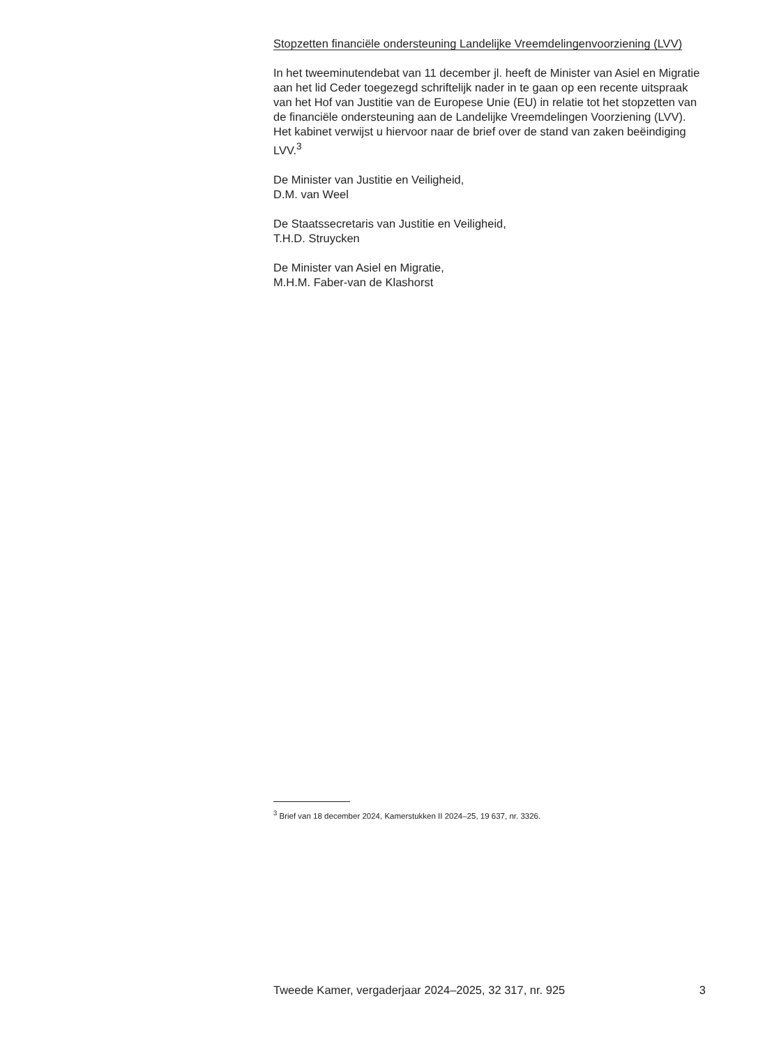Stopzetten financiële ondersteuning Landelijke Vreemdelingenvoorziening (LVV)
In het tweeminutendebat van 11 december jl. heeft de Minister van Asiel en Migratie aan het lid Ceder toegezegd schriftelijk nader in te gaan op een recente uitspraak van het Hof van Justitie van de Europese Unie (EU) in relatie tot het stopzetten van de financiële ondersteuning aan de Landelijke Vreemdelingen Voorziening (LVV). Het kabinet verwijst u hiervoor naar de brief over de stand van zaken beëindiging LVV.<sup>3</sup>
De Minister van Justitie en Veiligheid,
D.M. van Weel
De Staatssecretaris van Justitie en Veiligheid,
T.H.D. Struycken
De Minister van Asiel en Migratie,
M.H.M. Faber-van de Klashorst
<sup>3</sup> Brief van 18 december 2024, Kamerstukken II 2024–25, 19 637, nr. 3326.
Tweede Kamer, vergaderjaar 2024–2025, 32 317, nr. 925 3